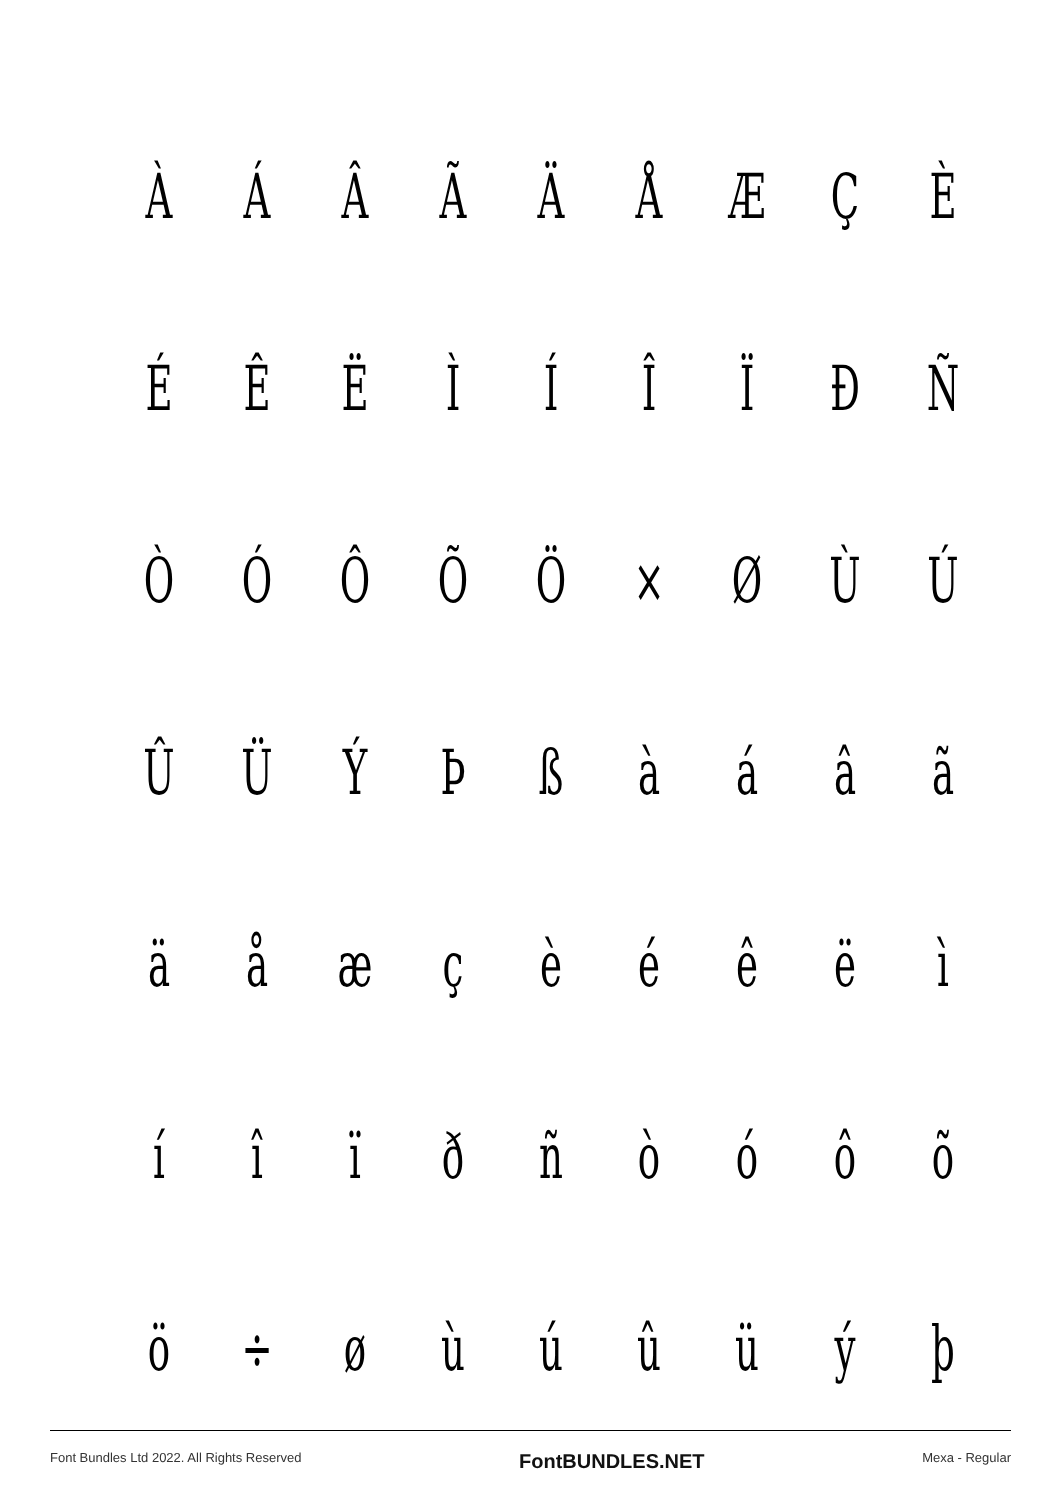| À | Á | Â | Ã | Ä | Å | Æ | Ç | È |
| É | Ê | Ë | Ì | Í | Î | Ï | Ð | Ñ |
| Ò | Ó | Ô | Õ | Ö | × | Ø | Ù | Ú |
| Û | Ü | Ý | Þ | ß | à | á | â | ã |
| ä | å | æ | ç | è | é | ê | ë | ì |
| í | î | ï | ð | ñ | ò | ó | ô | õ |
| ö | ÷ | ø | ù | ú | û | ü | ý | þ |
Font Bundles Ltd 2022. All Rights Reserved FontBUNDLES.NET Mexa - Regular